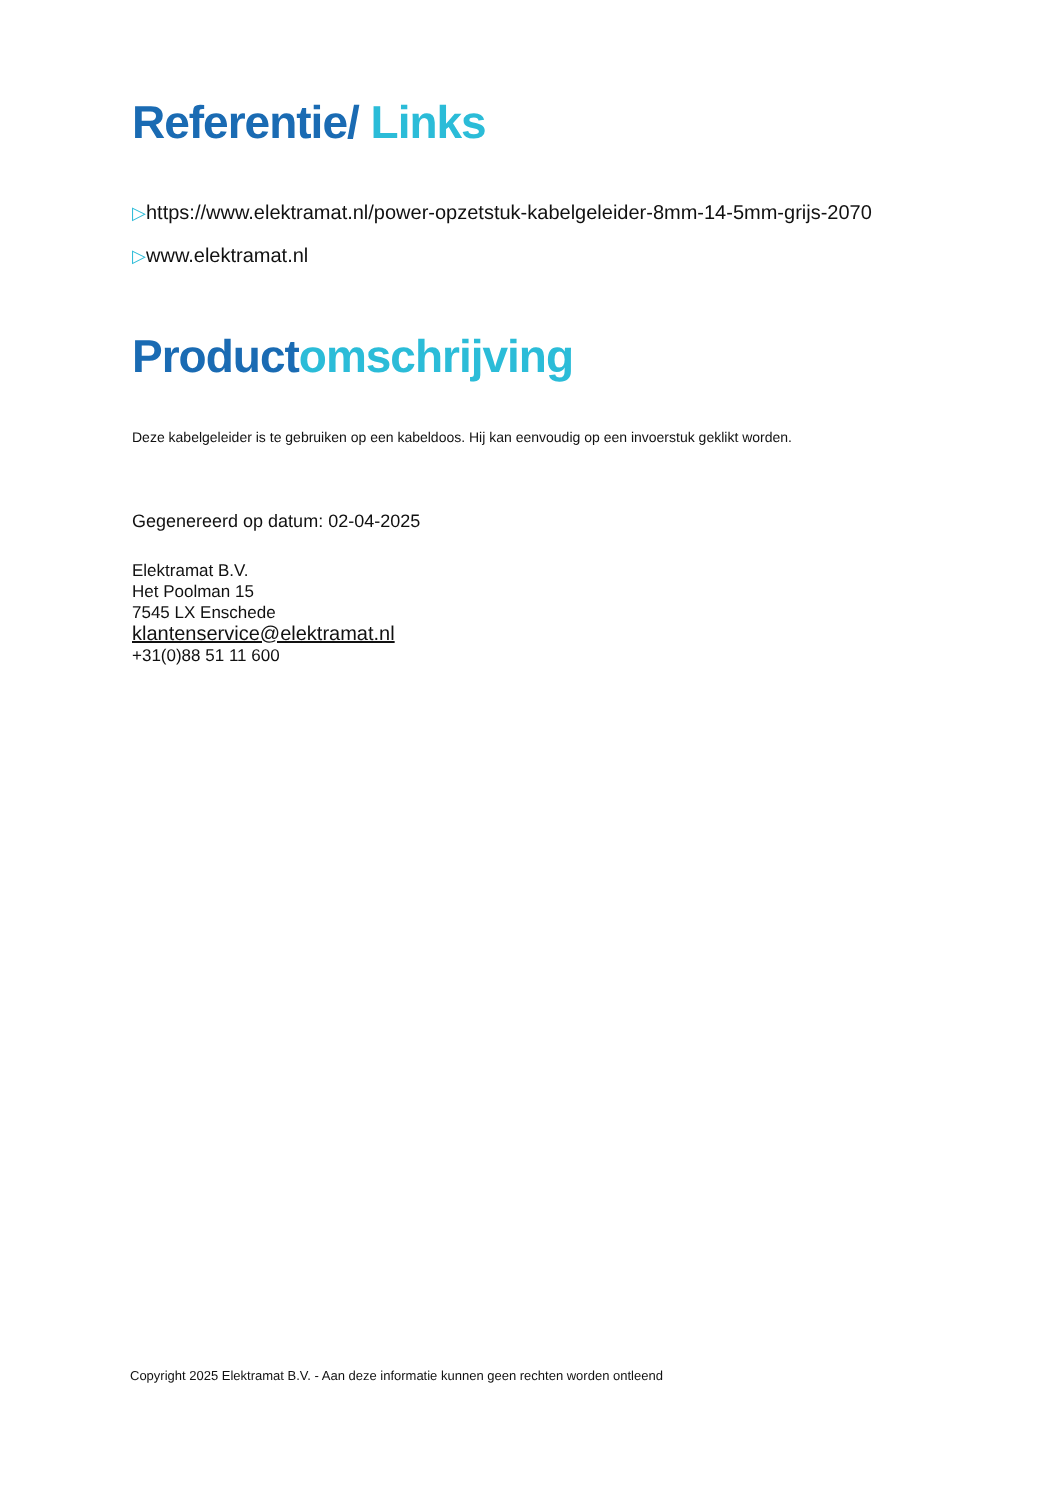Referentie/ Links
▷https://www.elektramat.nl/power-opzetstuk-kabelgeleider-8mm-14-5mm-grijs-2070
▷www.elektramat.nl
Productomschrijving
Deze kabelgeleider is te gebruiken op een kabeldoos. Hij kan eenvoudig op een invoerstuk geklikt worden.
Gegenereerd op datum: 02-04-2025
Elektramat B.V.
Het Poolman 15
7545 LX Enschede
klantenservice@elektramat.nl
+31(0)88 51 11 600
Copyright 2025 Elektramat B.V. - Aan deze informatie kunnen geen rechten worden ontleend